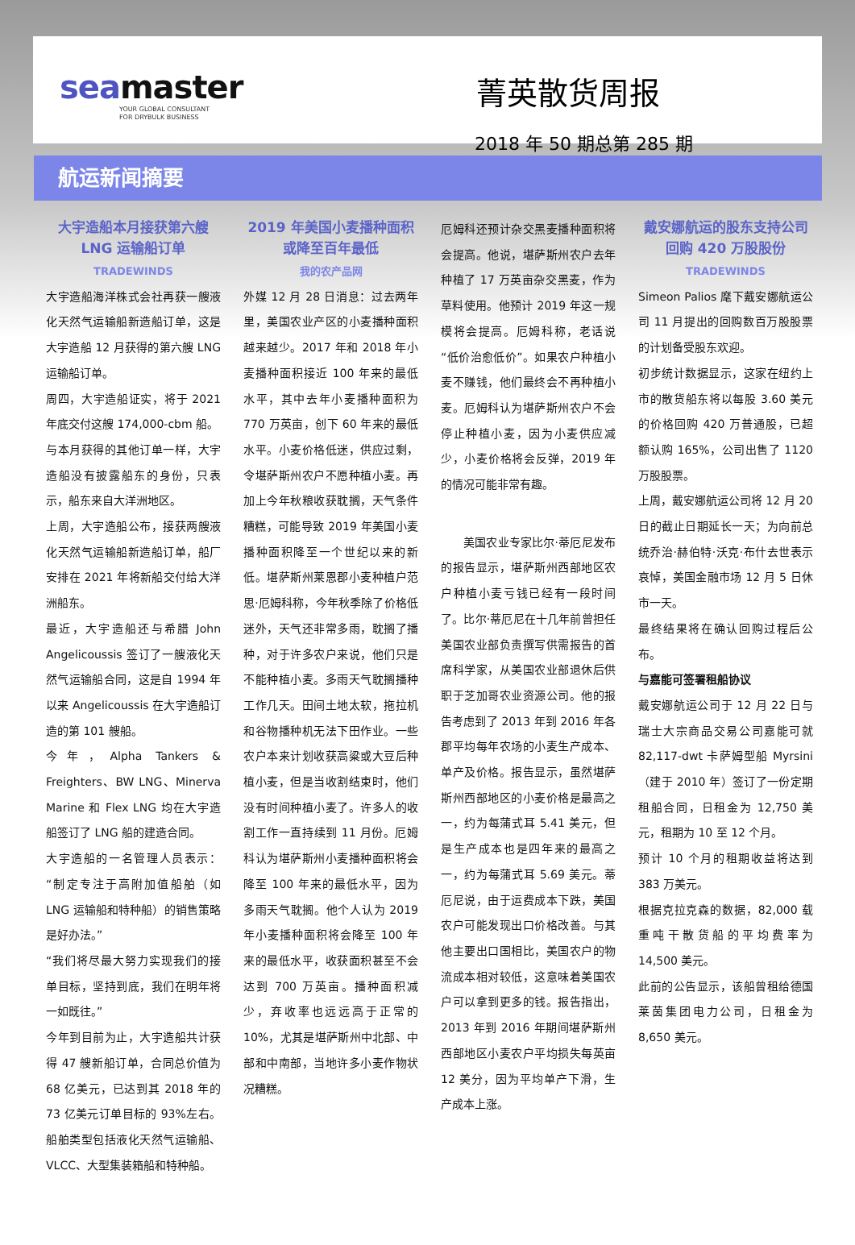seamaster
YOUR GLOBAL CONSULTANT
FOR DRYBULK BUSINESS
菁英散货周报
2018 年 50 期总第 285 期
航运新闻摘要
大宇造船本月接获第六艘 LNG 运输船订单
TRADEWINDS
大宇造船海洋株式会社再获一艘液化天然气运输船新造船订单，这是大宇造船 12 月获得的第六艘 LNG 运输船订单。
周四，大宇造船证实，将于 2021 年底交付这艘 174,000-cbm 船。
与本月获得的其他订单一样，大宇造船没有披露船东的身份，只表示，船东来自大洋洲地区。
上周，大宇造船公布，接获两艘液化天然气运输船新造船订单，船厂安排在 2021 年将新船交付给大洋洲船东。
最近，大宇造船还与希腊 John Angelicoussis 签订了一艘液化天然气运输船合同，这是自 1994 年以来 Angelicoussis 在大宇造船订造的第 101 艘船。
今年，Alpha Tankers & Freighters、BW LNG、Minerva Marine 和 Flex LNG 均在大宇造船签订了 LNG 船的建造合同。
大宇造船的一名管理人员表示：“制定专注于高附加值船舶（如 LNG 运输船和特种船）的销售策略是好办法。”
“我们将尽最大努力实现我们的接单目标，坚持到底，我们在明年将一如既往。”
今年到目前为止，大宇造船共计获得 47 艘新船订单，合同总价值为 68 亿美元，已达到其 2018 年的 73 亿美元订单目标的 93%左右。船舶类型包括液化天然气运输船、VLCC、大型集装箱船和特种船。
2019 年美国小麦播种面积或降至百年最低
我的农产品网
外媒 12 月 28 日消息：过去两年里，美国农业产区的小麦播种面积越来越少。2017 年和 2018 年小麦播种面积接近 100 年来的最低水平，其中去年小麦播种面积为 770 万英亩，创下 60 年来的最低水平。小麦价格低迷，供应过剩，令堪萨斯州农户不愿种植小麦。再加上今年秋粮收获耽搁，天气条件糟糕，可能导致 2019 年美国小麦播种面积降至一个世纪以来的新低。堪萨斯州莱恩郡小麦种植户范思·厄姆科称，今年秋季除了价格低迷外，天气还非常多雨，耽搁了播种，对于许多农户来说，他们只是不能种植小麦。多雨天气耽搁播种工作几天。田间土地太软，拖拉机和谷物播种机无法下田作业。一些农户本来计划收获高粱或大豆后种植小麦，但是当收割结束时，他们没有时间种植小麦了。许多人的收割工作一直持续到 11 月份。厄姆科认为堪萨斯州小麦播种面积将会降至 100 年来的最低水平，因为多雨天气耽搁。他个人认为 2019 年小麦播种面积将会降至 100 年来的最低水平，收获面积甚至不会达到 700 万英亩。播种面积减少，弃收率也远远高于正常的 10%，尤其是堪萨斯州中北部、中部和中南部，当地许多小麦作物状况糟糕。
厄姆科还预计杂交黑麦播种面积将会提高。他说，堪萨斯州农户去年种植了 17 万英亩杂交黑麦，作为草料使用。他预计 2019 年这一规模将会提高。厄姆科称，老话说“低价治愈低价”。如果农户种植小麦不赚钱，他们最终会不再种植小麦。厄姆科认为堪萨斯州农户不会停止种植小麦，因为小麦供应减少，小麦价格将会反弹，2019 年的情况可能非常有趣。
美国农业专家比尔·蒂厄尼发布的报告显示，堪萨斯州西部地区农户种植小麦亏钱已经有一段时间了。比尔·蒂厄尼在十几年前曾担任美国农业部负责撰写供需报告的首席科学家，从美国农业部退休后供职于芝加哥农业资源公司。他的报告考虑到了 2013 年到 2016 年各郡平均每年农场的小麦生产成本、单产及价格。报告显示，虽然堪萨斯州西部地区的小麦价格是最高之一，约为每蒲式耳 5.41 美元，但是生产成本也是四年来的最高之一，约为每蒲式耳 5.69 美元。蒂厄尼说，由于运费成本下跌，美国农户可能发现出口价格改善。与其他主要出口国相比，美国农户的物流成本相对较低，这意味着美国农户可以拿到更多的钱。报告指出，2013 年到 2016 年期间堪萨斯州西部地区小麦农户平均损失每英亩 12 美分，因为平均单产下滑，生产成本上涨。
戴安娜航运的股东支持公司回购 420 万股股份
TRADEWINDS
Simeon Palios 麾下戴安娜航运公司 11 月提出的回购数百万股股票的计划备受股东欢迎。
初步统计数据显示，这家在纽约上市的散货船东将以每股 3.60 美元的价格回购 420 万普通股，已超额认购 165%，公司出售了 1120 万股股票。
上周，戴安娜航运公司将 12 月 20 日的截止日期延长一天；为向前总统乔治·赫伯特·沃克·布什去世表示哀悼，美国金融市场 12 月 5 日休市一天。
最终结果将在确认回购过程后公布。
与嘉能可签署租船协议
戴安娜航运公司于 12 月 22 日与瑞士大宗商品交易公司嘉能可就 82,117-dwt 卡萨姆型船 Myrsini（建于 2010 年）签订了一份定期租船合同，日租金为 12,750 美元，租期为 10 至 12 个月。
预计 10 个月的租期收益将达到 383 万美元。
根据克拉克森的数据，82,000 载重吨干散货船的平均费率为 14,500 美元。
此前的公告显示，该船曾租给德国莱茵集团电力公司，日租金为 8,650 美元。